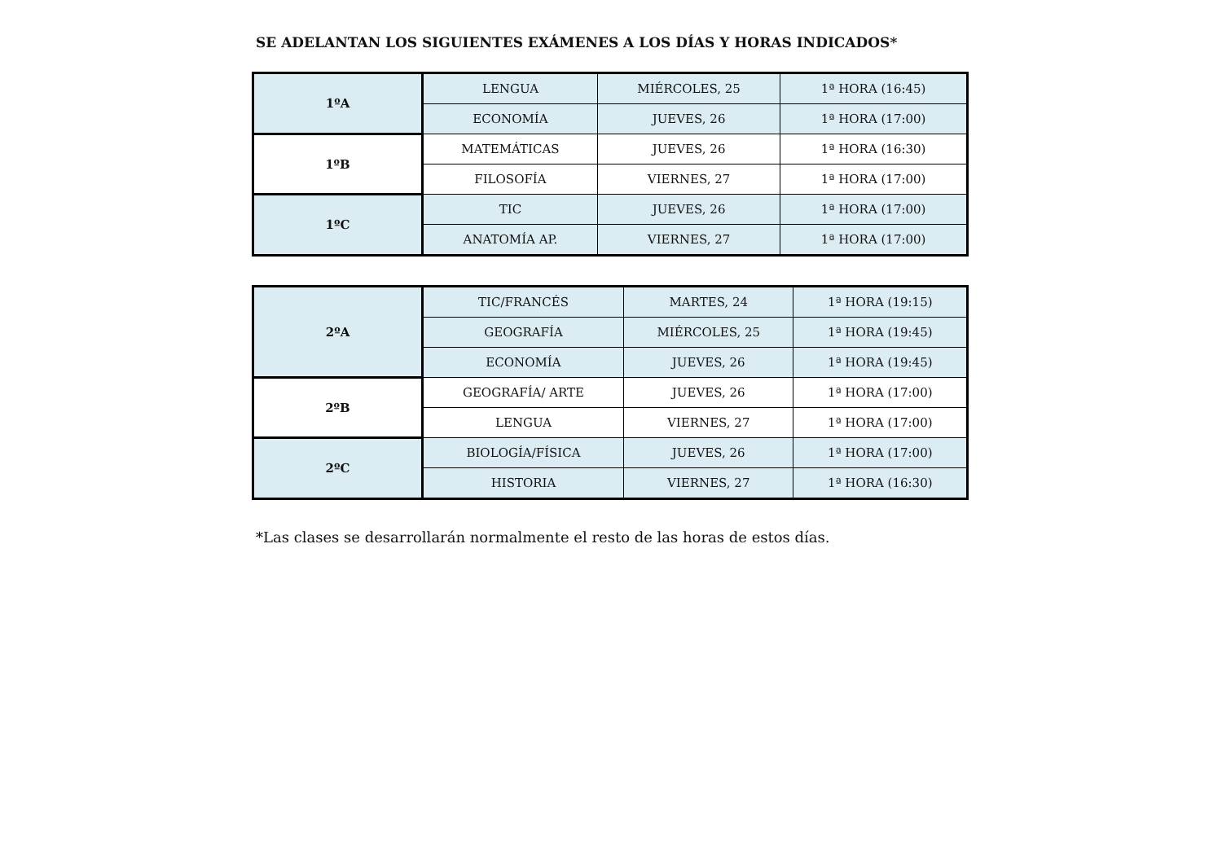SE ADELANTAN LOS SIGUIENTES EXÁMENES A LOS DÍAS Y HORAS INDICADOS*
| 1ºA | LENGUA | MIÉRCOLES, 25 | 1ª HORA (16:45) |
| | ECONOMÍA | JUEVES, 26 | 1ª HORA (17:00) |
| 1ºB | MATEMÁTICAS | JUEVES, 26 | 1ª HORA (16:30) |
| | FILOSOFÍA | VIERNES, 27 | 1ª HORA (17:00) |
| 1ºC | TIC | JUEVES, 26 | 1ª HORA (17:00) |
| | ANATOMÍA AP. | VIERNES, 27 | 1ª HORA (17:00) |
| 2ºA | TIC/FRANCÉS | MARTES, 24 | 1ª HORA (19:15) |
| | GEOGRAFÍA | MIÉRCOLES, 25 | 1ª HORA (19:45) |
| | ECONOMÍA | JUEVES, 26 | 1ª HORA (19:45) |
| 2ºB | GEOGRAFÍA/ ARTE | JUEVES, 26 | 1ª HORA (17:00) |
| | LENGUA | VIERNES, 27 | 1ª HORA (17:00) |
| 2ºC | BIOLOGÍA/FÍSICA | JUEVES, 26 | 1ª HORA (17:00) |
| | HISTORIA | VIERNES, 27 | 1ª HORA (16:30) |
*Las clases se desarrollarán normalmente el resto de las horas de estos días.